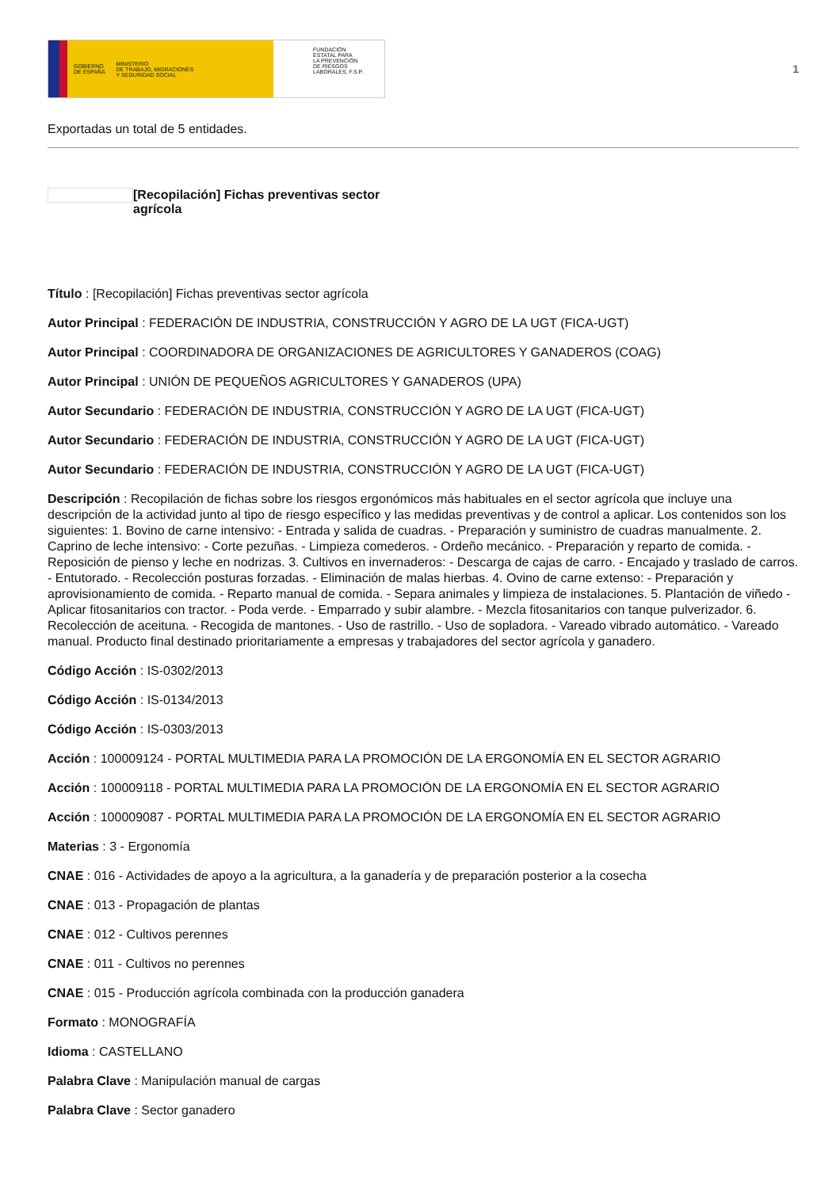GOBIERNO
DE ESPAÑA MINISTERIO
DE TRABAJO, MIGRACIONES
Y SEGURIDAD SOCIAL
FUNDACIÓN
ESTATAL PARA
LA PREVENCIÓN
DE RIESGOS
LABORALES, F.S.P.
1
Exportadas un total de 5 entidades.
[Recopilación] Fichas preventivas sector agrícola
Título : [Recopilación] Fichas preventivas sector agrícola
Autor Principal : FEDERACIÓN DE INDUSTRIA, CONSTRUCCIÓN Y AGRO DE LA UGT (FICA-UGT)
Autor Principal : COORDINADORA DE ORGANIZACIONES DE AGRICULTORES Y GANADEROS (COAG)
Autor Principal : UNIÓN DE PEQUEÑOS AGRICULTORES Y GANADEROS (UPA)
Autor Secundario : FEDERACIÓN DE INDUSTRIA, CONSTRUCCIÓN Y AGRO DE LA UGT (FICA-UGT)
Autor Secundario : FEDERACIÓN DE INDUSTRIA, CONSTRUCCIÓN Y AGRO DE LA UGT (FICA-UGT)
Autor Secundario : FEDERACIÓN DE INDUSTRIA, CONSTRUCCIÓN Y AGRO DE LA UGT (FICA-UGT)
Descripción : Recopilación de fichas sobre los riesgos ergonómicos más habituales en el sector agrícola que incluye una descripción de la actividad junto al tipo de riesgo específico y las medidas preventivas y de control a aplicar. Los contenidos son los siguientes: 1. Bovino de carne intensivo: - Entrada y salida de cuadras. - Preparación y suministro de cuadras manualmente. 2. Caprino de leche intensivo: - Corte pezuñas. - Limpieza comederos. - Ordeño mecánico. - Preparación y reparto de comida. - Reposición de pienso y leche en nodrizas. 3. Cultivos en invernaderos: - Descarga de cajas de carro. - Encajado y traslado de carros. - Entutorado. - Recolección posturas forzadas. - Eliminación de malas hierbas. 4. Ovino de carne extenso: - Preparación y aprovisionamiento de comida. - Reparto manual de comida. - Separa animales y limpieza de instalaciones. 5. Plantación de viñedo - Aplicar fitosanitarios con tractor. - Poda verde. - Emparrado y subir alambre. - Mezcla fitosanitarios con tanque pulverizador. 6. Recolección de aceituna. - Recogida de mantones. - Uso de rastrillo. - Uso de sopladora. - Vareado vibrado automático. - Vareado manual. Producto final destinado prioritariamente a empresas y trabajadores del sector agrícola y ganadero.
Código Acción : IS-0302/2013
Código Acción : IS-0134/2013
Código Acción : IS-0303/2013
Acción : 100009124 - PORTAL MULTIMEDIA PARA LA PROMOCIÓN DE LA ERGONOMÍA EN EL SECTOR AGRARIO
Acción : 100009118 - PORTAL MULTIMEDIA PARA LA PROMOCIÓN DE LA ERGONOMÍA EN EL SECTOR AGRARIO
Acción : 100009087 - PORTAL MULTIMEDIA PARA LA PROMOCIÓN DE LA ERGONOMÍA EN EL SECTOR AGRARIO
Materias : 3 - Ergonomía
CNAE : 016 - Actividades de apoyo a la agricultura, a la ganadería y de preparación posterior a la cosecha
CNAE : 013 - Propagación de plantas
CNAE : 012 - Cultivos perennes
CNAE : 011 - Cultivos no perennes
CNAE : 015 - Producción agrícola combinada con la producción ganadera
Formato : MONOGRAFÍA
Idioma : CASTELLANO
Palabra Clave : Manipulación manual de cargas
Palabra Clave : Sector ganadero